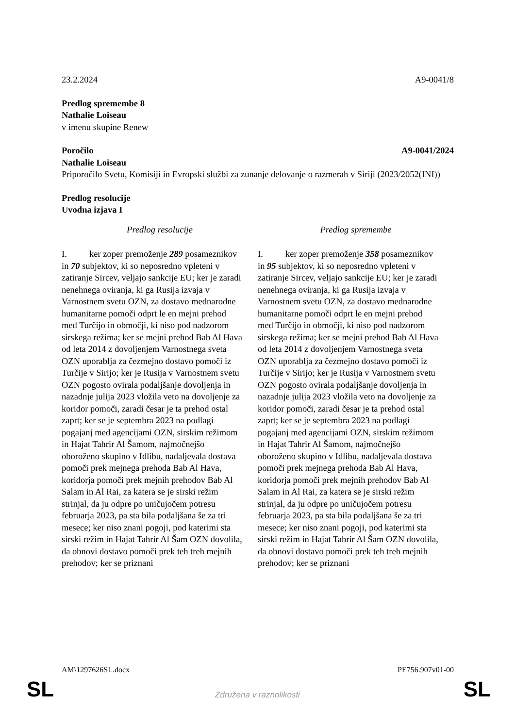23.2.2024 A9-0041/8
Predlog spremembe 8
Nathalie Loiseau
v imenu skupine Renew
Poročilo A9-0041/2024
Nathalie Loiseau
Priporočilo Svetu, Komisiji in Evropski službi za zunanje delovanje o razmerah v Siriji (2023/2052(INI))
Predlog resolucije
Uvodna izjava I
| Predlog resolucije | Predlog spremembe |
| --- | --- |
| I. ker zoper premoženje 289 posameznikov in 70 subjektov, ki so neposredno vpleteni v zatiranje Sircev, veljajo sankcije EU; ker je zaradi nenehnega oviranja, ki ga Rusija izvaja v Varnostnem svetu OZN, za dostavo mednarodne humanitarne pomoči odprt le en mejni prehod med Turčijo in območji, ki niso pod nadzorom sirskega režima; ker se mejni prehod Bab Al Hava od leta 2014 z dovoljenjem Varnostnega sveta OZN uporablja za čezmejno dostavo pomoči iz Turčije v Sirijo; ker je Rusija v Varnostnem svetu OZN pogosto ovirala podaljšanje dovoljenja in nazadnje julija 2023 vložila veto na dovoljenje za koridor pomoči, zaradi česar je ta prehod ostal zaprt; ker se je septembra 2023 na podlagi pogajanj med agencijami OZN, sirskim režimom in Hajat Tahrir Al Šamom, najmočnejšo oboroženo skupino v Idlibu, nadaljevala dostava pomoči prek mejnega prehoda Bab Al Hava, koridorja pomoči prek mejnih prehodov Bab Al Salam in Al Rai, za katera se je sirski režim strinjal, da ju odpre po uničujočem potresu februarja 2023, pa sta bila podaljšana še za tri mesece; ker niso znani pogoji, pod katerimi sta sirski režim in Hajat Tahrir Al Šam OZN dovolila, da obnovi dostavo pomoči prek teh treh mejnih prehodov; ker se priznani | I. ker zoper premoženje 358 posameznikov in 95 subjektov, ki so neposredno vpleteni v zatiranje Sircev, veljajo sankcije EU; ker je zaradi nenehnega oviranja, ki ga Rusija izvaja v Varnostnem svetu OZN, za dostavo mednarodne humanitarne pomoči odprt le en mejni prehod med Turčijo in območji, ki niso pod nadzorom sirskega režima; ker se mejni prehod Bab Al Hava od leta 2014 z dovoljenjem Varnostnega sveta OZN uporablja za čezmejno dostavo pomoči iz Turčije v Sirijo; ker je Rusija v Varnostnem svetu OZN pogosto ovirala podaljšanje dovoljenja in nazadnje julija 2023 vložila veto na dovoljenje za koridor pomoči, zaradi česar je ta prehod ostal zaprt; ker se je septembra 2023 na podlagi pogajanj med agencijami OZN, sirskim režimom in Hajat Tahrir Al Šamom, najmočnejšo oboroženo skupino v Idlibu, nadaljevala dostava pomoči prek mejnega prehoda Bab Al Hava, koridorja pomoči prek mejnih prehodov Bab Al Salam in Al Rai, za katera se je sirski režim strinjal, da ju odpre po uničujočem potresu februarja 2023, pa sta bila podaljšana še za tri mesece; ker niso znani pogoji, pod katerimi sta sirski režim in Hajat Tahrir Al Šam OZN dovolila, da obnovi dostavo pomoči prek teh treh mejnih prehodov; ker se priznani |
AM\1297626SL.docx PE756.907v01-00
SL Združena v raznolikosti SL